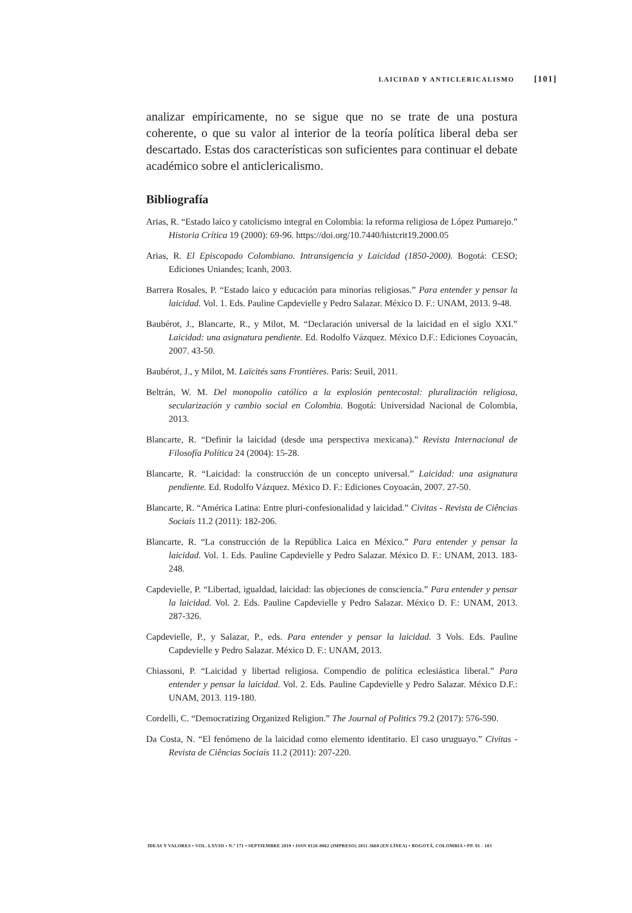LAICIDAD Y ANTICLERICALISMO [101]
analizar empíricamente, no se sigue que no se trate de una postura coherente, o que su valor al interior de la teoría política liberal deba ser descartado. Estas dos características son suficientes para continuar el debate académico sobre el anticlericalismo.
Bibliografía
Arias, R. “Estado laico y catolicismo integral en Colombia: la reforma religiosa de López Pumarejo.” Historia Crítica 19 (2000): 69-96. https://doi.org/10.7440/histcrit19.2000.05
Arias, R. El Episcopado Colombiano. Intransigencia y Laicidad (1850-2000). Bogotá: CESO; Ediciones Uniandes; Icanh, 2003.
Barrera Rosales, P. “Estado laico y educación para minorías religiosas.” Para entender y pensar la laicidad. Vol. 1. Eds. Pauline Capdevielle y Pedro Salazar. México D. F.: UNAM, 2013. 9-48.
Baubérot, J., Blancarte, R., y Milot, M. “Declaración universal de la laicidad en el siglo XXI.” Laicidad: una asignatura pendiente. Ed. Rodolfo Vázquez. México D.F.: Ediciones Coyoacán, 2007. 43-50.
Baubérot, J., y Milot, M. Laïcités sans Frontières. Paris: Seuil, 2011.
Beltrán, W. M. Del monopolio católico a la explosión pentecostal: pluralización religiosa, secularización y cambio social en Colombia. Bogotá: Universidad Nacional de Colombia, 2013.
Blancarte, R. “Definir la laicidad (desde una perspectiva mexicana).” Revista Internacional de Filosofía Política 24 (2004): 15-28.
Blancarte, R. “Laicidad: la construcción de un concepto universal.” Laicidad: una asignatura pendiente. Ed. Rodolfo Vázquez. México D. F.: Ediciones Coyoacán, 2007. 27-50.
Blancarte, R. “América Latina: Entre pluri-confesionalidad y laicidad.” Civitas - Revista de Ciências Sociais 11.2 (2011): 182-206.
Blancarte, R. “La construcción de la República Laica en México.” Para entender y pensar la laicidad. Vol. 1. Eds. Pauline Capdevielle y Pedro Salazar. México D. F.: UNAM, 2013. 183-248.
Capdevielle, P. “Libertad, igualdad, laicidad: las objeciones de consciencia.” Para entender y pensar la laicidad. Vol. 2. Eds. Pauline Capdevielle y Pedro Salazar. México D. F.: UNAM, 2013. 287-326.
Capdevielle, P., y Salazar, P., eds. Para entender y pensar la laicidad. 3 Vols. Eds. Pauline Capdevielle y Pedro Salazar. México D. F.: UNAM, 2013.
Chiassoni, P. “Laicidad y libertad religiosa. Compendio de política eclesiástica liberal.” Para entender y pensar la laicidad. Vol. 2. Eds. Pauline Capdevielle y Pedro Salazar. México D.F.: UNAM, 2013. 119-180.
Cordelli, C. “Democratizing Organized Religion.” The Journal of Politics 79.2 (2017): 576-590.
Da Costa, N. “El fenómeno de la laicidad como elemento identitario. El caso uruguayo.” Civitas - Revista de Ciências Sociais 11.2 (2011): 207-220.
IDEAS Y VALORES • VOL. LXVIII • N.º 171 • SEPTIEMBRE 2019 • ISSN 0120-0062 (IMPRESO) 2011-3668 (EN LÍNEA) • BOGOTÁ, COLOMBIA • PP. 81 - 103